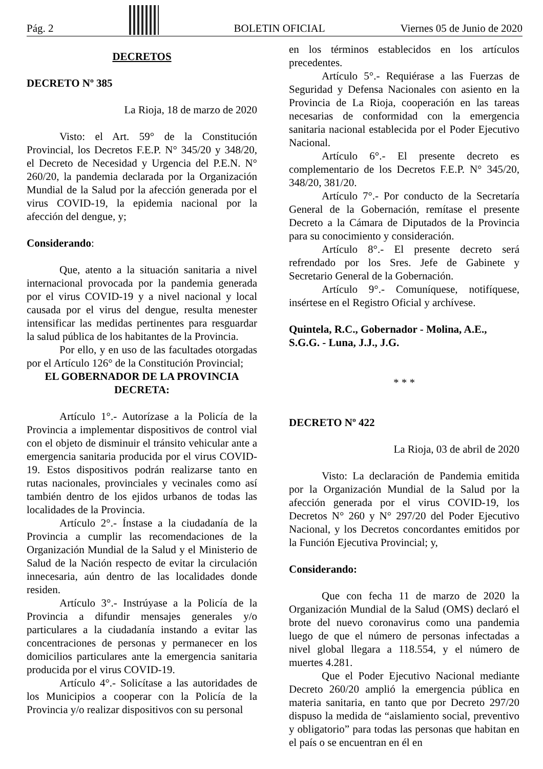Pág. 2
BOLETIN OFICIAL Viernes 05 de Junio de 2020
DECRETOS
DECRETO Nº 385
La Rioja, 18 de marzo de 2020
Visto: el Art. 59° de la Constitución Provincial, los Decretos F.E.P. N° 345/20 y 348/20, el Decreto de Necesidad y Urgencia del P.E.N. N° 260/20, la pandemia declarada por la Organización Mundial de la Salud por la afección generada por el virus COVID-19, la epidemia nacional por la afección del dengue, y;
Considerando:
Que, atento a la situación sanitaria a nivel internacional provocada por la pandemia generada por el virus COVID-19 y a nivel nacional y local causada por el virus del dengue, resulta menester intensificar las medidas pertinentes para resguardar la salud pública de los habitantes de la Provincia.
Por ello, y en uso de las facultades otorgadas por el Artículo 126° de la Constitución Provincial;
EL GOBERNADOR DE LA PROVINCIA
DECRETA:
Artículo 1°.- Autorízase a la Policía de la Provincia a implementar dispositivos de control vial con el objeto de disminuir el tránsito vehicular ante a emergencia sanitaria producida por el virus COVID-19. Estos dispositivos podrán realizarse tanto en rutas nacionales, provinciales y vecinales como así también dentro de los ejidos urbanos de todas las localidades de la Provincia.
Artículo 2°.- Ínstase a la ciudadanía de la Provincia a cumplir las recomendaciones de la Organización Mundial de la Salud y el Ministerio de Salud de la Nación respecto de evitar la circulación innecesaria, aún dentro de las localidades donde residen.
Artículo 3°.- Instrúyase a la Policía de la Provincia a difundir mensajes generales y/o particulares a la ciudadanía instando a evitar las concentraciones de personas y permanecer en los domicilios particulares ante la emergencia sanitaria producida por el virus COVID-19.
Artículo 4°.- Solicítase a las autoridades de los Municipios a cooperar con la Policía de la Provincia y/o realizar dispositivos con su personal
en los términos establecidos en los artículos precedentes.
Artículo 5°.- Requiérase a las Fuerzas de Seguridad y Defensa Nacionales con asiento en la Provincia de La Rioja, cooperación en las tareas necesarias de conformidad con la emergencia sanitaria nacional establecida por el Poder Ejecutivo Nacional.
Artículo 6°.- El presente decreto es complementario de los Decretos F.E.P. N° 345/20, 348/20, 381/20.
Artículo 7°.- Por conducto de la Secretaría General de la Gobernación, remítase el presente Decreto a la Cámara de Diputados de la Provincia para su conocimiento y consideración.
Artículo 8°.- El presente decreto será refrendado por los Sres. Jefe de Gabinete y Secretario General de la Gobernación.
Artículo 9°.- Comuníquese, notifíquese, insértese en el Registro Oficial y archívese.
Quintela, R.C., Gobernador - Molina, A.E., S.G.G. - Luna, J.J., J.G.
* * *
DECRETO Nº 422
La Rioja, 03 de abril de 2020
Visto: La declaración de Pandemia emitida por la Organización Mundial de la Salud por la afección generada por el virus COVID-19, los Decretos N° 260 y N° 297/20 del Poder Ejecutivo Nacional, y los Decretos concordantes emitidos por la Función Ejecutiva Provincial; y,
Considerando:
Que con fecha 11 de marzo de 2020 la Organización Mundial de la Salud (OMS) declaró el brote del nuevo coronavirus como una pandemia luego de que el número de personas infectadas a nivel global llegara a 118.554, y el número de muertes 4.281.
Que el Poder Ejecutivo Nacional mediante Decreto 260/20 amplió la emergencia pública en materia sanitaria, en tanto que por Decreto 297/20 dispuso la medida de “aislamiento social, preventivo y obligatorio” para todas las personas que habitan en el país o se encuentran en él en